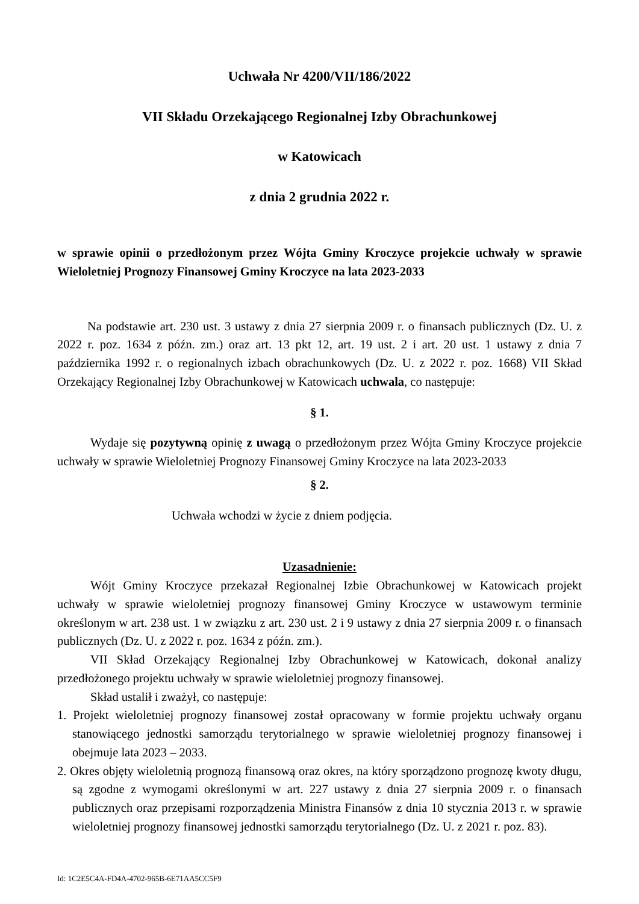Uchwała Nr 4200/VII/186/2022
VII Składu Orzekającego Regionalnej Izby Obrachunkowej
w Katowicach
z dnia 2 grudnia 2022 r.
w sprawie opinii o przedłożonym przez Wójta Gminy Kroczyce projekcie uchwały w sprawie Wieloletniej Prognozy Finansowej Gminy Kroczyce na lata 2023-2033
Na podstawie art. 230 ust. 3 ustawy z dnia 27 sierpnia 2009 r. o finansach publicznych (Dz. U. z 2022 r. poz. 1634 z późn. zm.) oraz art. 13 pkt 12, art. 19 ust. 2 i art. 20 ust. 1 ustawy z dnia 7 października 1992 r. o regionalnych izbach obrachunkowych (Dz. U. z 2022 r. poz. 1668) VII Skład Orzekający Regionalnej Izby Obrachunkowej w Katowicach uchwala, co następuje:
§ 1.
Wydaje się pozytywną opinię z uwagą o przedłożonym przez Wójta Gminy Kroczyce projekcie uchwały w sprawie Wieloletniej Prognozy Finansowej Gminy Kroczyce na lata 2023-2033
§ 2.
Uchwała wchodzi w życie z dniem podjęcia.
Uzasadnienie:
Wójt Gminy Kroczyce przekazał Regionalnej Izbie Obrachunkowej w Katowicach projekt uchwały w sprawie wieloletniej prognozy finansowej Gminy Kroczyce w ustawowym terminie określonym w art. 238 ust. 1 w związku z art. 230 ust. 2 i 9 ustawy z dnia 27 sierpnia 2009 r. o finansach publicznych (Dz. U. z 2022 r. poz. 1634 z późn. zm.).
VII Skład Orzekający Regionalnej Izby Obrachunkowej w Katowicach, dokonał analizy przedłożonego projektu uchwały w sprawie wieloletniej prognozy finansowej.
Skład ustalił i zważył, co następuje:
1. Projekt wieloletniej prognozy finansowej został opracowany w formie projektu uchwały organu stanowiącego jednostki samorządu terytorialnego w sprawie wieloletniej prognozy finansowej i obejmuje lata 2023 – 2033.
2. Okres objęty wieloletnią prognozą finansową oraz okres, na który sporządzono prognozę kwoty długu, są zgodne z wymogami określonymi w art. 227 ustawy z dnia 27 sierpnia 2009 r. o finansach publicznych oraz przepisami rozporządzenia Ministra Finansów z dnia 10 stycznia 2013 r. w sprawie wieloletniej prognozy finansowej jednostki samorządu terytorialnego (Dz. U. z 2021 r. poz. 83).
Id: 1C2E5C4A-FD4A-4702-965B-6E71AA5CC5F9